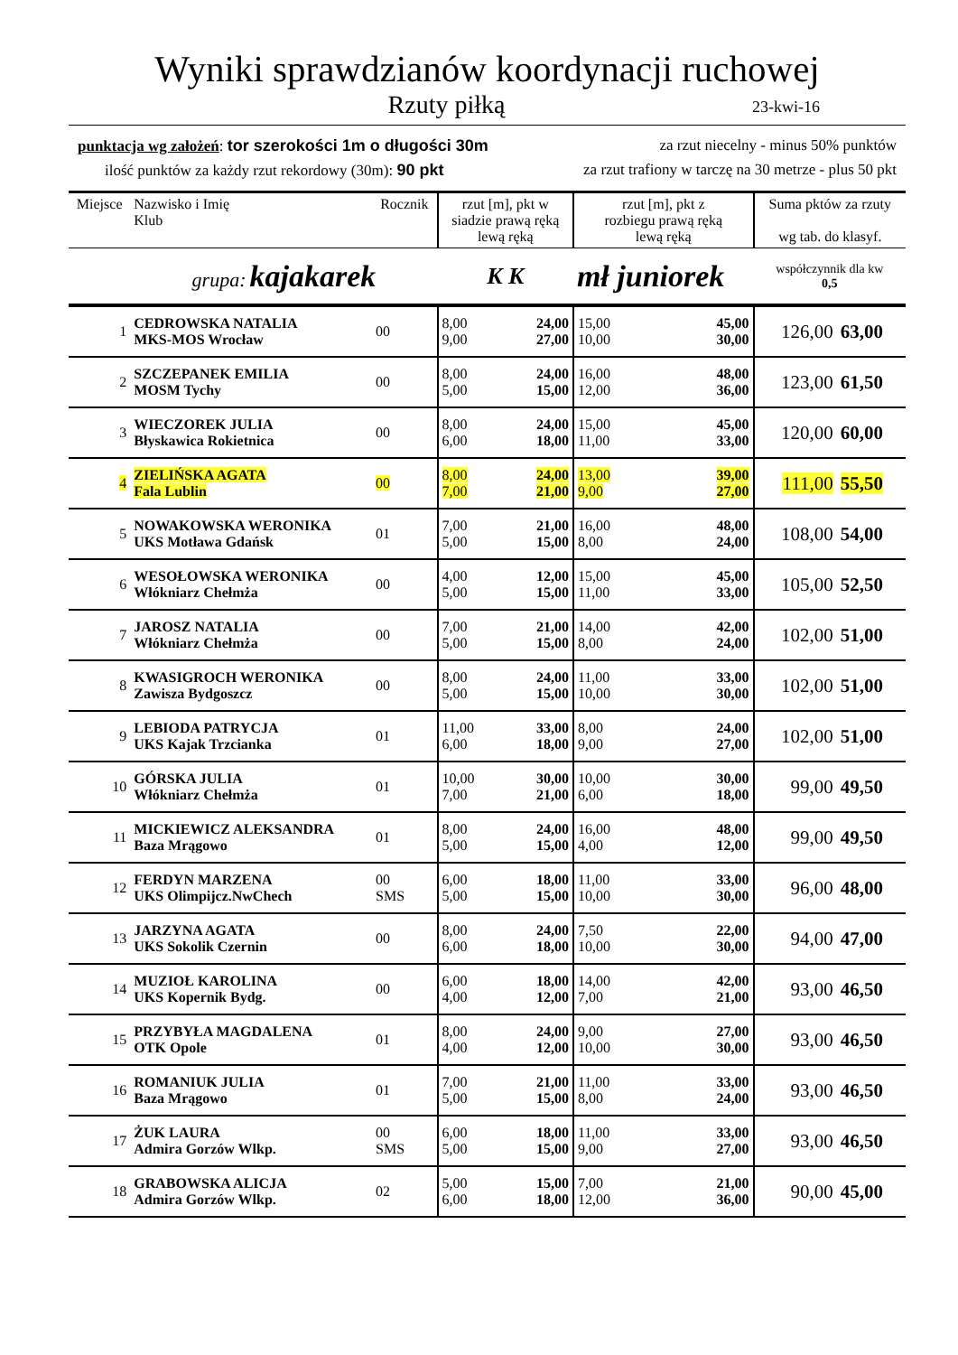Wyniki sprawdzianów koordynacji ruchowej
Rzuty piłką 23-kwi-16
punktacja wg założeń: tor szerokości 1m o długości 30m za rzut niecelny - minus 50% punktów
ilość punktów za każdy rzut rekordowy (30m): 90 pkt za rzut trafiony w tarczę na 30 metrze - plus 50 pkt
| Miejsce | Nazwisko i Imię Klub | Rocznik | rzut [m], pkt w siadzie prawą ręką lewą ręką | | rzut [m], pkt z rozbiegu prawą ręką lewą ręką | | Suma pktów za rzuty wg tab. do klasyf. | |
| | grupa: kajakarek | | K K | | mł juniorek | | współczynnik dla kw 0,5 | |
| 1 | CEDROWSKA NATALIA MKS-MOS Wrocław | 00 | 8,00 9,00 | 24,00 27,00 | 15,00 10,00 | 45,00 30,00 | 126,00 | 63,00 |
| 2 | SZCZEPANEK EMILIA MOSM Tychy | 00 | 8,00 5,00 | 24,00 15,00 | 16,00 12,00 | 48,00 36,00 | 123,00 | 61,50 |
| 3 | WIECZOREK JULIA Błyskawica Rokietnica | 00 | 8,00 6,00 | 24,00 18,00 | 15,00 11,00 | 45,00 33,00 | 120,00 | 60,00 |
| 4 | ZIELIŃSKA AGATA Fala Lublin | 00 | 8,00 7,00 | 24,00 21,00 | 13,00 9,00 | 39,00 27,00 | 111,00 | 55,50 |
| 5 | NOWAKOWSKA WERONIKA UKS Motława Gdańsk | 01 | 7,00 5,00 | 21,00 15,00 | 16,00 8,00 | 48,00 24,00 | 108,00 | 54,00 |
| 6 | WESOŁOWSKA WERONIKA Włókniarz Chełmża | 00 | 4,00 5,00 | 12,00 15,00 | 15,00 11,00 | 45,00 33,00 | 105,00 | 52,50 |
| 7 | JAROSZ NATALIA Włókniarz Chełmża | 00 | 7,00 5,00 | 21,00 15,00 | 14,00 8,00 | 42,00 24,00 | 102,00 | 51,00 |
| 8 | KWASIGROCH WERONIKA Zawisza Bydgoszcz | 00 | 8,00 5,00 | 24,00 15,00 | 11,00 10,00 | 33,00 30,00 | 102,00 | 51,00 |
| 9 | LEBIODA PATRYCJA UKS Kajak Trzcianka | 01 | 11,00 6,00 | 33,00 18,00 | 8,00 9,00 | 24,00 27,00 | 102,00 | 51,00 |
| 10 | GÓRSKA JULIA Włókniarz Chełmża | 01 | 10,00 7,00 | 30,00 21,00 | 10,00 6,00 | 30,00 18,00 | 99,00 | 49,50 |
| 11 | MICKIEWICZ ALEKSANDRA Baza Mrągowo | 01 | 8,00 5,00 | 24,00 15,00 | 16,00 4,00 | 48,00 12,00 | 99,00 | 49,50 |
| 12 | FERDYN MARZENA UKS Olimpijcz.NwChech | 00 SMS | 6,00 5,00 | 18,00 15,00 | 11,00 10,00 | 33,00 30,00 | 96,00 | 48,00 |
| 13 | JARZYNA AGATA UKS Sokolik Czernin | 00 | 8,00 6,00 | 24,00 18,00 | 7,50 10,00 | 22,00 30,00 | 94,00 | 47,00 |
| 14 | MUZIOŁ KAROLINA UKS Kopernik Bydg. | 00 | 6,00 4,00 | 18,00 12,00 | 14,00 7,00 | 42,00 21,00 | 93,00 | 46,50 |
| 15 | PRZYBYŁA MAGDALENA OTK Opole | 01 | 8,00 4,00 | 24,00 12,00 | 9,00 10,00 | 27,00 30,00 | 93,00 | 46,50 |
| 16 | ROMANIUK JULIA Baza Mrągowo | 01 | 7,00 5,00 | 21,00 15,00 | 11,00 8,00 | 33,00 24,00 | 93,00 | 46,50 |
| 17 | ŻUK LAURA Admira Gorzów Wlkp. | 00 SMS | 6,00 5,00 | 18,00 15,00 | 11,00 9,00 | 33,00 27,00 | 93,00 | 46,50 |
| 18 | GRABOWSKA ALICJA Admira Gorzów Wlkp. | 02 | 5,00 6,00 | 15,00 18,00 | 7,00 12,00 | 21,00 36,00 | 90,00 | 45,00 |